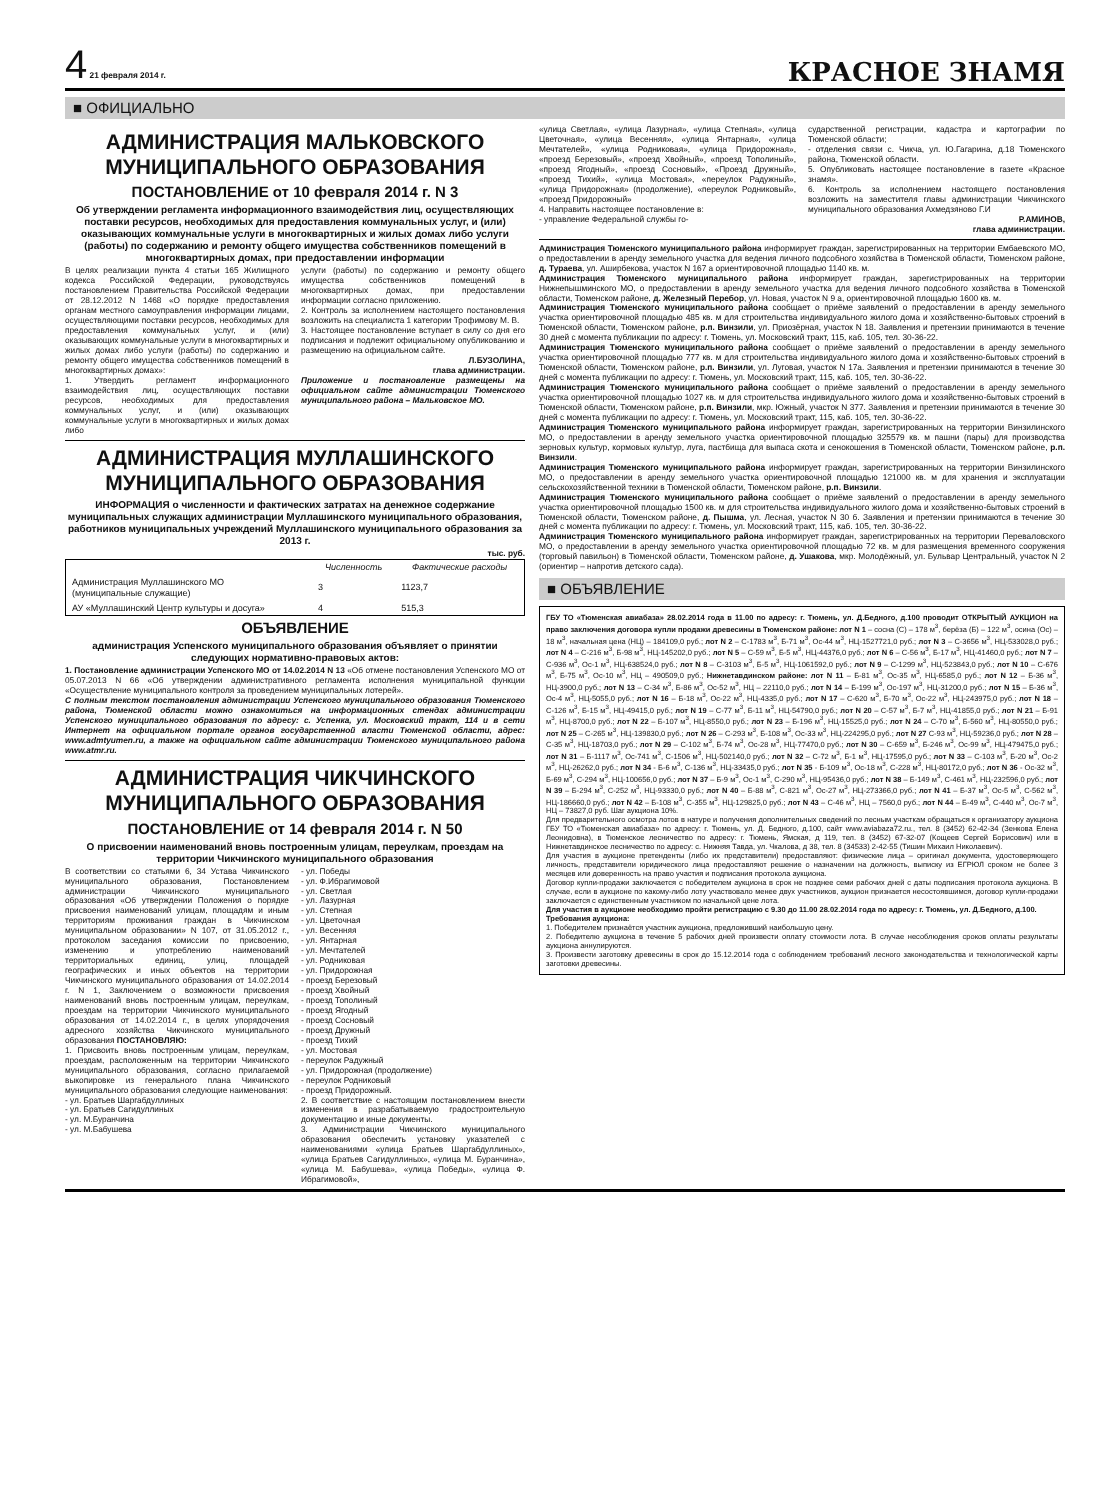4 21 февраля 2014 г.
КРАСНОЕ ЗНАМЯ
■ ОФИЦИАЛЬНО
АДМИНИСТРАЦИЯ МАЛЬКОВСКОГО МУНИЦИПАЛЬНОГО ОБРАЗОВАНИЯ
ПОСТАНОВЛЕНИЕ от 10 февраля 2014 г. N 3
Об утверждении регламента информационного взаимодействия лиц, осуществляющих поставки ресурсов, необходимых для предоставления коммунальных услуг, и (или) оказывающих коммунальные услуги в многоквартирных и жилых домах либо услуги (работы) по содержанию и ремонту общего имущества собственников помещений в многоквартирных домах, при предоставлении информации
В целях реализации пункта 4 статьи 165 Жилищного кодекса Российской Федерации, руководствуясь постановлением Правительства Российской Федерации от 28.12.2012 N 1468 «О порядке предоставления органам местного самоуправления информации лицами, осуществляющими поставки ресурсов, необходимых для предоставления коммунальных услуг, и (или) оказывающих коммунальные услуги в многоквартирных и жилых домах либо услуги (работы) по содержанию и ремонту общего имущества собственников помещений в многоквартирных домах»:
1. Утвердить регламент информационного взаимодействия лиц, осуществляющих поставки ресурсов, необходимых для предоставления коммунальных услуг, и (или) оказывающих коммунальные услуги в многоквартирных и жилых домах либо
услуги (работы) по содержанию и ремонту общего имущества собственников помещений в многоквартирных домах, при предоставлении информации согласно приложению.
2. Контроль за исполнением настоящего постановления возложить на специалиста 1 категории Трофимову М. В.
3. Настоящее постановление вступает в силу со дня его подписания и подлежит официальному опубликованию и размещению на официальном сайте.
Л.БУЗОЛИНА,
глава администрации.
Приложение и постановление размещены на официальном сайте администрации Тюменского муниципального района – Мальковское МО.
АДМИНИСТРАЦИЯ МУЛЛАШИНСКОГО МУНИЦИПАЛЬНОГО ОБРАЗОВАНИЯ
ИНФОРМАЦИЯ о численности и фактических затратах на денежное содержание муниципальных служащих администрации Муллашинского муниципального образования, работников муниципальных учреждений Муллашинского муниципального образования за 2013 г.
тыс. руб.
| | Численность | Фактические расходы |
| --- | --- | --- |
| Администрация Муллашинского МО (муниципальные служащие) | 3 | 1123,7 |
| АУ «Муллашинский Центр культуры и досуга» | 4 | 515,3 |
ОБЪЯВЛЕНИЕ
администрация Успенского муниципального образования объявляет о принятии следующих нормативно-правовых актов:
1. Постановление администрации Успенского МО от 14.02.2014 N 13 «Об отмене постановления Успенского МО от 05.07.2013 N 66 «Об утверждении административного регламента исполнения муниципальной функции «Осуществление муниципального контроля за проведением муниципальных лотерей».
С полным текстом постановления администрации Успенского муниципального образования Тюменского района, Тюменской области можно ознакомиться на информационных стендах администрации Успенского муниципального образования по адресу: с. Успенка, ул. Московский тракт, 114 и в сети Интернет на официальном портале органов государственной власти Тюменской области, адрес: www.admtyumen.ru, а также на официальном сайте администрации Тюменского муниципального района www.atmr.ru.
АДМИНИСТРАЦИЯ ЧИКЧИНСКОГО МУНИЦИПАЛЬНОГО ОБРАЗОВАНИЯ
ПОСТАНОВЛЕНИЕ от 14 февраля 2014 г. N 50
О присвоении наименований вновь построенным улицам, переулкам, проездам на территории Чикчинского муниципального образования
В соответствии со статьями 6, 34 Устава Чикчинского муниципального образования, Постановлением администрации Чикчинского муниципального образования «Об утверждении Положения о порядке присвоения наименований улицам, площадям и иным территориям проживания граждан в Чикчинском муниципальном образовании» N 107, от 31.05.2012 г., протоколом заседания комиссии по присвоению, изменению и употреблению наименований территориальных единиц, улиц, площадей географических и иных объектов на территории Чикчинского муниципального образования от 14.02.2014 г. N 1, Заключением о возможности присвоения наименований вновь построенным улицам, переулкам, проездам на территории Чикчинского муниципального образования от 14.02.2014 г., в целях упорядочения адресного хозяйства Чикчинского муниципального образования ПОСТАНОВЛЯЮ:
1. Присвоить вновь построенным улицам, переулкам, проездам, расположенным на территории Чикчинского муниципального образования, согласно прилагаемой выкопировке из генерального плана Чикчинского муниципального образования следующие наименования:
- ул. Братьев Шаргабдуллиных
- ул. Братьев Сагидуллиных
- ул. М.Буранчина
- ул. М.Бабушева
- ул. Победы
- ул. Ф.Ибрагимовой
- ул. Светлая
- ул. Лазурная
- ул. Степная
- ул. Цветочная
- ул. Весенняя
- ул. Янтарная
- ул. Мечтателей
- ул. Родниковая
- ул. Придорожная
- проезд Березовый
- проезд Хвойный
- проезд Тополиный
- проезд Ягодный
- проезд Сосновый
- проезд Дружный
- проезд Тихий
- ул. Мостовая
- переулок Радужный
- ул. Придорожная (продолжение)
- переулок Родниковый
- проезд Придорожный.
2. В соответствие с настоящим постановлением внести изменения в разрабатываемую градостроительную документацию и иные документы.
3. Администрации Чикчинского муниципального образования обеспечить установку указателей с наименованиями «улица Братьев Шаргабдуллиных», «улица Братьев Сагидуллиных», «улица М. Буранчина», «улица М. Бабушева», «улица Победы», «улица Ф. Ибрагимовой»,
«улица Светлая», «улица Лазурная», «улица Степная», «улица Цветочная», «улица Весенняя», «улица Янтарная», «улица Мечтателей», «улица Родниковая», «улица Придорожная», «проезд Березовый», «проезд Хвойный», «проезд Тополиный», «проезд Ягодный», «проезд Сосновый», «Проезд Дружный», «проезд Тихий», «улица Мостовая», «переулок Радужный», «улица Придорожная» (продолжение), «переулок Родниковый», «проезд Придорожный»
4. Направить настоящее постановление в:
- управление Федеральной службы го-
сударственной регистрации, кадастра и картографии по Тюменской области;
- отделения связи с. Чикча, ул. Ю.Гагарина, д.18 Тюменского района, Тюменской области.
5. Опубликовать настоящее постановление в газете «Красное знамя».
6. Контроль за исполнением настоящего постановления возложить на заместителя главы администрации Чикчинского муниципального образования Ахмедзяново Г.И
Р.АМИНОВ,
глава администрации.
Администрация Тюменского муниципального района информирует граждан, зарегистрированных на территории Ембаевского МО, о предоставлении в аренду земельного участка для ведения личного подсобного хозяйства в Тюменской области, Тюменском районе, д. Тураева, ул. Аширбекова, участок N 167 а ориентировочной площадью 1140 кв. м.
Администрация Тюменского муниципального района информирует граждан, зарегистрированных на территории Нижнепышминского МО, о предоставлении в аренду земельного участка для ведения личного подсобного хозяйства в Тюменской области, Тюменском районе, д. Железный Перебор, ул. Новая, участок N 9 а, ориентировочной площадью 1600 кв. м.
Администрация Тюменского муниципального района сообщает о приёме заявлений о предоставлении в аренду земельного участка ориентировочной площадью 485 кв. м для строительства индивидуального жилого дома и хозяйственно-бытовых строений в Тюменской области, Тюменском районе, р.п. Винзили, ул. Приозёрная, участок N 18. Заявления и претензии принимаются в течение 30 дней с момента публикации по адресу: г. Тюмень, ул. Московский тракт, 115, каб. 105, тел. 30-36-22.
Администрация Тюменского муниципального района сообщает о приёме заявлений о предоставлении в аренду земельного участка ориентировочной площадью 777 кв. м для строительства индивидуального жилого дома и хозяйственно-бытовых строений в Тюменской области, Тюменском районе, р.п. Винзили, ул. Луговая, участок N 17а. Заявления и претензии принимаются в течение 30 дней с момента публикации по адресу: г. Тюмень, ул. Московский тракт, 115, каб. 105, тел. 30-36-22.
Администрация Тюменского муниципального района сообщает о приёме заявлений о предоставлении в аренду земельного участка ориентировочной площадью 1027 кв. м для строительства индивидуального жилого дома и хозяйственно-бытовых строений в Тюменской области, Тюменском районе, р.п. Винзили, мкр. Южный, участок N 377. Заявления и претензии принимаются в течение 30 дней с момента публикации по адресу: г. Тюмень, ул. Московский тракт, 115, каб. 105, тел. 30-36-22.
Администрация Тюменского муниципального района информирует граждан, зарегистрированных на территории Винзилинского МО, о предоставлении в аренду земельного участка ориентировочной площадью 325579 кв. м пашни (пары) для производства зерновых культур, кормовых культур, луга, пастбища для выпаса скота и сенокошения в Тюменской области, Тюменском районе, р.п. Винзили.
Администрация Тюменского муниципального района информирует граждан, зарегистрированных на территории Винзилинского МО, о предоставлении в аренду земельного участка ориентировочной площадью 121000 кв. м для хранения и эксплуатации сельскохозяйственной техники в Тюменской области, Тюменском районе, р.п. Винзили.
Администрация Тюменского муниципального района сообщает о приёме заявлений о предоставлении в аренду земельного участка ориентировочной площадью 1500 кв. м для строительства индивидуального жилого дома и хозяйственно-бытовых строений в Тюменской области, Тюменском районе, д. Пышма, ул. Лесная, участок N 30 б. Заявления и претензии принимаются в течение 30 дней с момента публикации по адресу: г. Тюмень, ул. Московский тракт, 115, каб. 105, тел. 30-36-22.
Администрация Тюменского муниципального района информирует граждан, зарегистрированных на территории Переваловского МО, о предоставлении в аренду земельного участка ориентировочной площадью 72 кв. м для размещения временного сооружения (торговый павильон) в Тюменской области, Тюменском районе, д. Ушакова, мкр. Молодёжный, ул. Бульвар Центральный, участок N 2 (ориентир – напротив детского сада).
■ ОБЪЯВЛЕНИЕ
ГБУ ТО «Тюменская авиабаза» 28.02.2014 года в 11.00 по адресу: г. Тюмень, ул. Д.Бедного, д.100 проводит ОТКРЫТЫЙ АУКЦИОН на право заключения договора купли продажи древесины в Тюменском районе: лот N 1 – сосна (С) – 178 м<sup>3</sup>, берёза (Б) – 122 м<sup>3</sup>, осина (Ос) – 18 м<sup>3</sup>, начальная цена (НЦ) – 184109,0 руб.; лот N 2 – С-1783 м<sup>3</sup>, Б-71 м<sup>3</sup>, Ос-44 м<sup>3</sup>, НЦ-1527721,0 руб.; лот N 3 – С-3656 м<sup>3</sup>, НЦ-533028,0 руб.; лот N 4 – С-216 м<sup>3</sup>, Б-98 м<sup>3</sup>, НЦ-145202,0 руб.; лот N 5 – С-59 м<sup>3</sup>, Б-5 м<sup>3</sup>, НЦ-44376,0 руб.; лот N 6 – С-56 м<sup>3</sup>, Б-17 м<sup>3</sup>, НЦ-41460,0 руб.; лот N 7 – С-936 м<sup>3</sup>, Ос-1 м<sup>3</sup>, НЦ-638524,0 руб.; лот N 8 – С-3103 м<sup>3</sup>, Б-5 м<sup>3</sup>, НЦ-1061592,0 руб.; лот N 9 – С-1299 м<sup>3</sup>, НЦ-523843,0 руб.; лот N 10 – С-676 м<sup>3</sup>, Б-75 м<sup>3</sup>, Ос-10 м<sup>3</sup>, НЦ – 490509,0 руб.; Нижнетавдинском районе: лот N 11 – Б-81 м<sup>3</sup>, Ос-35 м<sup>3</sup>, НЦ-6585,0 руб.; лот N 12 – Б-36 м<sup>3</sup>, НЦ-3900,0 руб.; лот N 13 – С-34 м<sup>3</sup>, Б-86 м<sup>3</sup>, Ос-52 м<sup>3</sup>, НЦ – 22110,0 руб.; лот N 14 – Б-199 м<sup>3</sup>, Ос-197 м<sup>3</sup>, НЦ-31200,0 руб.; лот N 15 – Б-36 м<sup>3</sup>, Ос-4 м<sup>3</sup>, НЦ-5055,0 руб.; лот N 16 – Б-18 м<sup>3</sup>, Ос-22 м<sup>3</sup>, НЦ-4335,0 руб.; лот N 17 – С-620 м<sup>3</sup>, Б-70 м<sup>3</sup>, Ос-22 м<sup>3</sup>, НЦ-243975,0 руб.; лот N 18 – С-126 м<sup>3</sup>, Б-15 м<sup>3</sup>, НЦ-49415,0 руб.; лот N 19 – С-77 м<sup>3</sup>, Б-11 м<sup>3</sup>, НЦ-54790,0 руб.; лот N 20 – С-57 м<sup>3</sup>, Б-7 м<sup>3</sup>, НЦ-41855,0 руб.; лот N 21 – Б-91 м<sup>3</sup>, НЦ-8700,0 руб.; лот N 22 – Б-107 м<sup>3</sup>, НЦ-8550,0 руб.; лот N 23 – Б-196 м<sup>3</sup>, НЦ-15525,0 руб.; лот N 24 – С-70 м<sup>3</sup>, Б-560 м<sup>3</sup>, НЦ-80550,0 руб.; лот N 25 – С-265 м<sup>3</sup>, НЦ-139830,0 руб.; лот N 26 – С-293 м<sup>3</sup>, Б-108 м<sup>3</sup>, Ос-33 м<sup>3</sup>, НЦ-224295,0 руб.; лот N 27 С-93 м<sup>3</sup>, НЦ-59236,0 руб.; лот N 28 – С-35 м<sup>3</sup>, НЦ-18703,0 руб.; лот N 29 – С-102 м<sup>3</sup>, Б-74 м<sup>3</sup>, Ос-28 м<sup>3</sup>, НЦ-77470,0 руб.; лот N 30 – С-659 м<sup>3</sup>, Б-246 м<sup>3</sup>, Ос-99 м<sup>3</sup>, НЦ-479475,0 руб.; лот N 31 – Б-1117 м<sup>3</sup>, Ос-741 м<sup>3</sup>, С-1506 м<sup>3</sup>, НЦ-502140,0 руб.; лот N 32 – С-72 м<sup>3</sup>, Б-1 м<sup>3</sup>, НЦ-17595,0 руб.; лот N 33 – С-103 м<sup>3</sup>, Б-20 м<sup>3</sup>, Ос-2 м<sup>3</sup>, НЦ-26262,0 руб.; лот N 34 - Б-6 м<sup>3</sup>, С-136 м<sup>3</sup>, НЦ-33435,0 руб.; лот N 35 - Б-109 м<sup>3</sup>, Ос-18 м<sup>3</sup>, С-228 м<sup>3</sup>, НЦ-80172,0 руб.; лот N 36 - Ос-32 м<sup>3</sup>, Б-69 м<sup>3</sup>, С-294 м<sup>3</sup>, НЦ-100656,0 руб.; лот N 37 – Б-9 м<sup>3</sup>, Ос-1 м<sup>3</sup>, С-290 м<sup>3</sup>, НЦ-95436,0 руб.; лот N 38 – Б-149 м<sup>3</sup>, С-461 м<sup>3</sup>, НЦ-232596,0 руб.; лот N 39 – Б-294 м<sup>3</sup>, С-252 м<sup>3</sup>, НЦ-93330,0 руб.; лот N 40 – Б-88 м<sup>3</sup>, С-821 м<sup>3</sup>, Ос-27 м<sup>3</sup>, НЦ-273366,0 руб.; лот N 41 – Б-37 м<sup>3</sup>, Ос-5 м<sup>3</sup>, С-562 м<sup>3</sup>, НЦ-186660,0 руб.; лот N 42 – Б-108 м<sup>3</sup>, С-355 м<sup>3</sup>, НЦ-129825,0 руб.; лот N 43 – С-46 м<sup>3</sup>, НЦ – 7560,0 руб.; лот N 44 – Б-49 м<sup>3</sup>, С-440 м<sup>3</sup>, Ос-7 м<sup>3</sup>, НЦ – 73827,0 руб. Шаг аукциона 10%.
Для предварительного осмотра лотов в натуре и получения дополнительных сведений по лесным участкам обращаться к организатору аукциона ГБУ ТО «Тюменская авиабаза» по адресу: г. Тюмень, ул. Д. Бедного, д.100, сайт www.aviabaza72.ru., тел. 8 (3452) 62-42-34 (Зенкова Елена Леонидовна), в Тюменское лесничество по адресу: г. Тюмень, Ямская, д 119, тел. 8 (3452) 67-32-07 (Кощеев Сергей Борисович) или в Нижнетавдинское лесничество по адресу: с. Нижняя Тавда, ул. Чкалова, д 38, тел. 8 (34533) 2-42-55 (Тишин Михаил Николаевич).
Для участия в аукционе претенденты (либо их представители) предоставляют: физические лица – оригинал документа, удостоверяющего личность, представители юридического лица предоставляют решение о назначении на должность, выписку из ЕГРЮЛ сроком не более 3 месяцев или доверенность на право участия и подписания протокола аукциона.
Договор купли-продажи заключается с победителем аукциона в срок не позднее семи рабочих дней с даты подписания протокола аукциона. В случае, если в аукционе по какому-либо лоту участвовало менее двух участников, аукцион признается несостоявшимся, договор купли-продажи заключается с единственным участником по начальной цене лота.
Для участия в аукционе необходимо пройти регистрацию с 9.30 до 11.00 28.02.2014 года по адресу: г. Тюмень, ул. Д.Бедного, д.100.
Требования аукциона:
1. Победителем признаётся участник аукциона, предложивший наибольшую цену.
2. Победителю аукциона в течение 5 рабочих дней произвести оплату стоимости лота. В случае несоблюдения сроков оплаты результаты аукциона аннулируются.
3. Произвести заготовку древесины в срок до 15.12.2014 года с соблюдением требований лесного законодательства и технологической карты заготовки древесины.